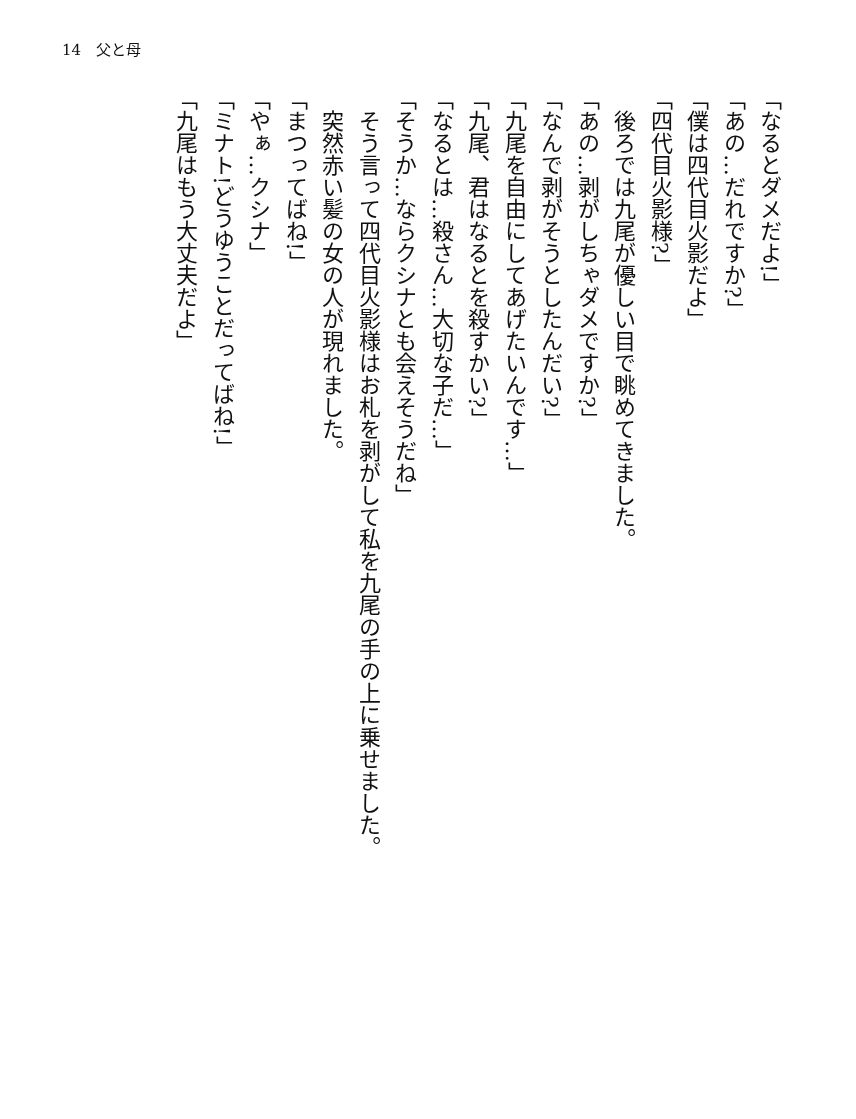14　父と母
「なるとダメだよ!」
「あの…だれですか?」
「僕は四代目火影だよ」
「四代目火影様?」
後ろでは九尾が優しい目で眺めてきました。
「あの…剥がしちゃダメですか?」
「なんで剥がそうとしたんだい?」
「九尾を自由にしてあげたいんです…」
「九尾、君はなるとを殺すかい?」
「なるとは…殺さん…大切な子だ…」
「そうか…ならクシナとも会えそうだね」
そう言って四代目火影様はお札を剥がして私を九尾の手の上に乗せました。
突然赤い髪の女の人が現れました。
「まつってばね!」
「やぁ…クシナ」
「ミナト!どうゆうことだってばね!」
「九尾はもう大丈夫だよ」